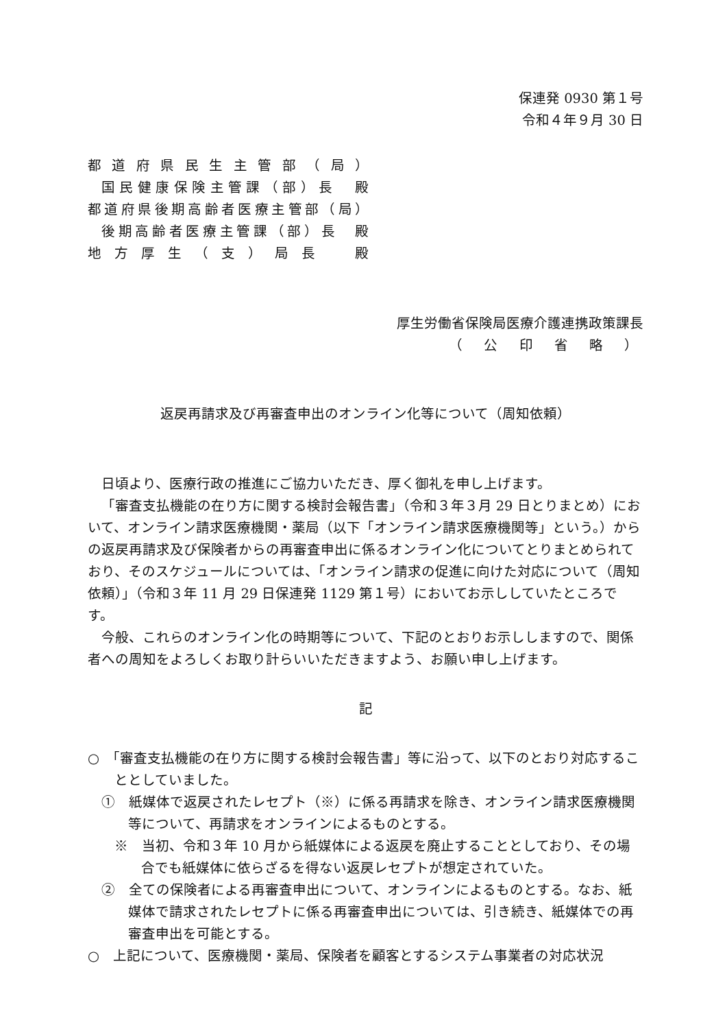保連発 0930 第１号
令和４年９月 30 日
都道府県民生主管部（局）
国民健康保険主管課（部）長　殿
都道府県後期高齢者医療主管部（局）
後期高齢者医療主管課（部）長　殿
地方厚生（支）局長　殿
厚生労働省保険局医療介護連携政策課長
（公印省略）
返戻再請求及び再審査申出のオンライン化等について（周知依頼）
日頃より、医療行政の推進にご協力いただき、厚く御礼を申し上げます。
「審査支払機能の在り方に関する検討会報告書」（令和３年３月 29 日とりまとめ）において、オンライン請求医療機関・薬局（以下「オンライン請求医療機関等」という。）からの返戻再請求及び保険者からの再審査申出に係るオンライン化についてとりまとめられており、そのスケジュールについては、「オンライン請求の促進に向けた対応について（周知依頼）」（令和３年 11 月 29 日保連発 1129 第１号）においてお示ししていたところです。
今般、これらのオンライン化の時期等について、下記のとおりお示ししますので、関係者への周知をよろしくお取り計らいいただきますよう、お願い申し上げます。
記
○　「審査支払機能の在り方に関する検討会報告書」等に沿って、以下のとおり対応することとしていました。
①　紙媒体で返戻されたレセプト（※）に係る再請求を除き、オンライン請求医療機関等について、再請求をオンラインによるものとする。
※　当初、令和３年 10 月から紙媒体による返戻を廃止することとしており、その場合でも紙媒体に依らざるを得ない返戻レセプトが想定されていた。
②　全ての保険者による再審査申出について、オンラインによるものとする。なお、紙媒体で請求されたレセプトに係る再審査申出については、引き続き、紙媒体での再審査申出を可能とする。
○　上記について、医療機関・薬局、保険者を顧客とするシステム事業者の対応状況